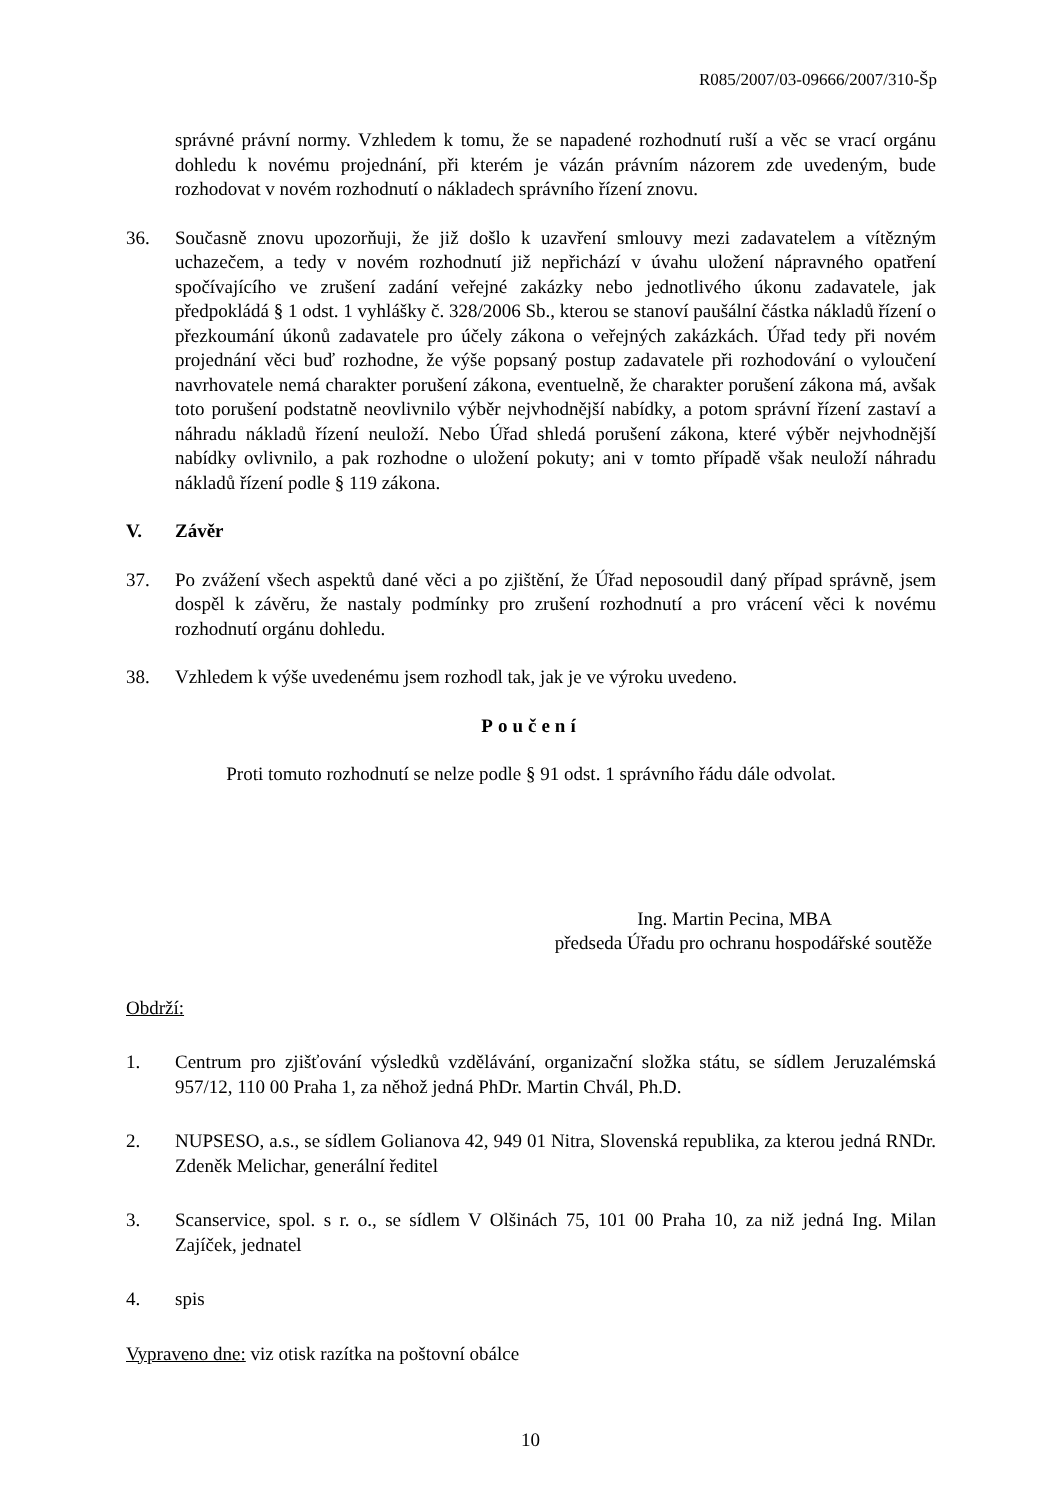R085/2007/03-09666/2007/310-Šp
správné právní normy. Vzhledem k tomu, že se napadené rozhodnutí ruší a věc se vrací orgánu dohledu k novému projednání, při kterém je vázán právním názorem zde uvedeným, bude rozhodovat v novém rozhodnutí o nákladech správního řízení znovu.
36. Současně znovu upozorňuji, že již došlo k uzavření smlouvy mezi zadavatelem a vítězným uchazečem, a tedy v novém rozhodnutí již nepřichází v úvahu uložení nápravného opatření spočívajícího ve zrušení zadání veřejné zakázky nebo jednotlivého úkonu zadavatele, jak předpokládá § 1 odst. 1 vyhlášky č. 328/2006 Sb., kterou se stanoví paušální částka nákladů řízení o přezkoumání úkonů zadavatele pro účely zákona o veřejných zakázkách. Úřad tedy při novém projednání věci buď rozhodne, že výše popsaný postup zadavatele při rozhodování o vyloučení navrhovatele nemá charakter porušení zákona, eventuelně, že charakter porušení zákona má, avšak toto porušení podstatně neovlivnilo výběr nejvhodnější nabídky, a potom správní řízení zastaví a náhradu nákladů řízení neuloží. Nebo Úřad shledá porušení zákona, které výběr nejvhodnější nabídky ovlivnilo, a pak rozhodne o uložení pokuty; ani v tomto případě však neuloží náhradu nákladů řízení podle § 119 zákona.
V. Závěr
37. Po zvážení všech aspektů dané věci a po zjištění, že Úřad neposoudil daný případ správně, jsem dospěl k závěru, že nastaly podmínky pro zrušení rozhodnutí a pro vrácení věci k novému rozhodnutí orgánu dohledu.
38. Vzhledem k výše uvedenému jsem rozhodl tak, jak je ve výroku uvedeno.
Poučení
Proti tomuto rozhodnutí se nelze podle § 91 odst. 1 správního řádu dále odvolat.
Ing. Martin Pecina, MBA
předseda Úřadu pro ochranu hospodářské soutěže
Obdrží:
1. Centrum pro zjišťování výsledků vzdělávání, organizační složka státu, se sídlem Jeruzalémská 957/12, 110 00 Praha 1, za něhož jedná PhDr. Martin Chvál, Ph.D.
2. NUPSESO, a.s., se sídlem Golianova 42, 949 01 Nitra, Slovenská republika, za kterou jedná RNDr. Zdeněk Melichar, generální ředitel
3. Scanservice, spol. s r. o., se sídlem V Olšinách 75, 101 00 Praha 10, za niž jedná Ing. Milan Zajíček, jednatel
4. spis
Vypraveno dne: viz otisk razítka na poštovní obálce
10